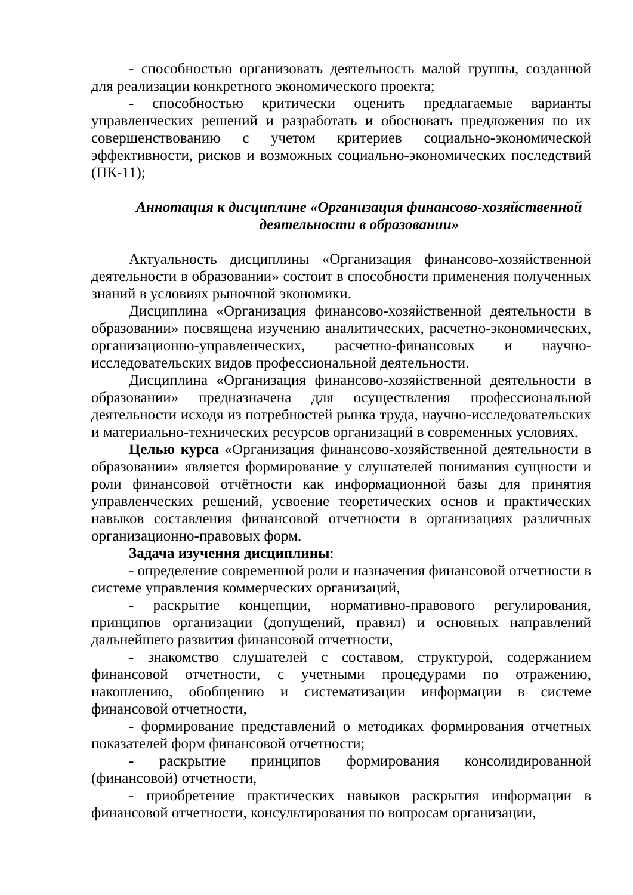- способностью организовать деятельность малой группы, созданной для реализации конкретного экономического проекта;
- способностью критически оценить предлагаемые варианты управленческих решений и разработать и обосновать предложения по их совершенствованию с учетом критериев социально-экономической эффективности, рисков и возможных социально-экономических последствий (ПК-11);
Аннотация к дисциплине «Организация финансово-хозяйственной деятельности в образовании»
Актуальность дисциплины «Организация финансово-хозяйственной деятельности в образовании» состоит в способности применения полученных знаний в условиях рыночной экономики.
Дисциплина «Организация финансово-хозяйственной деятельности в образовании» посвящена изучению аналитических, расчетно-экономических, организационно-управленческих, расчетно-финансовых и научно-исследовательских видов профессиональной деятельности.
Дисциплина «Организация финансово-хозяйственной деятельности в образовании» предназначена для осуществления профессиональной деятельности исходя из потребностей рынка труда, научно-исследовательских и материально-технических ресурсов организаций в современных условиях.
Целью курса «Организация финансово-хозяйственной деятельности в образовании» является формирование у слушателей понимания сущности и роли финансовой отчётности как информационной базы для принятия управленческих решений, усвоение теоретических основ и практических навыков составления финансовой отчетности в организациях различных организационно-правовых форм.
Задача изучения дисциплины:
- определение современной роли и назначения финансовой отчетности в системе управления коммерческих организаций,
- раскрытие концепции, нормативно-правового регулирования, принципов организации (допущений, правил) и основных направлений дальнейшего развития финансовой отчетности,
- знакомство слушателей с составом, структурой, содержанием финансовой отчетности, с учетными процедурами по отражению, накоплению, обобщению и систематизации информации в системе финансовой отчетности,
- формирование представлений о методиках формирования отчетных показателей форм финансовой отчетности;
- раскрытие принципов формирования консолидированной (финансовой) отчетности,
- приобретение практических навыков раскрытия информации в финансовой отчетности, консультирования по вопросам организации,